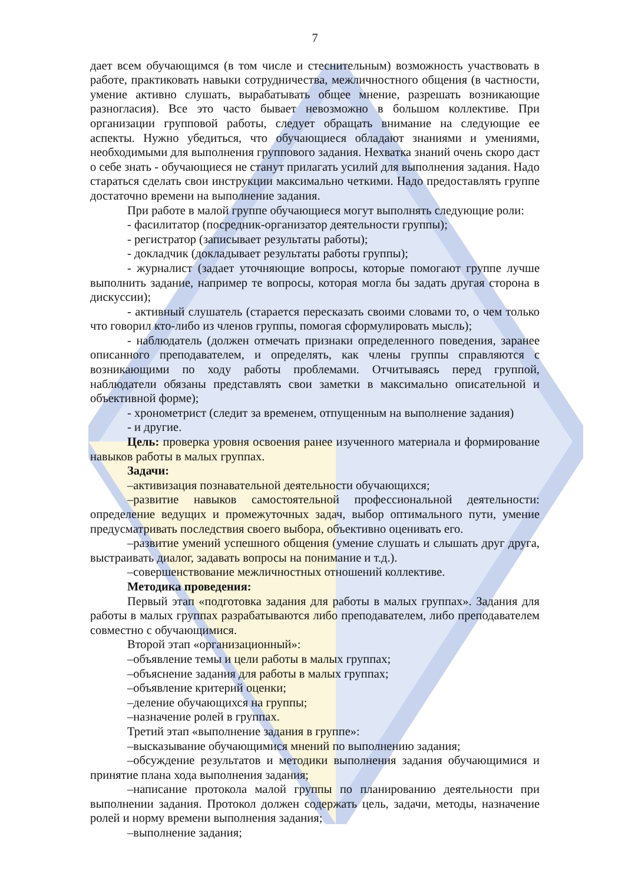7
дает всем обучающимся (в том числе и стеснительным) возможность участвовать в работе, практиковать навыки сотрудничества, межличностного общения (в частности, умение активно слушать, вырабатывать общее мнение, разрешать возникающие разногласия). Все это часто бывает невозможно в большом коллективе. При организации групповой работы, следует обращать внимание на следующие ее аспекты. Нужно убедиться, что обучающиеся обладают знаниями и умениями, необходимыми для выполнения группового задания. Нехватка знаний очень скоро даст о себе знать - обучающиеся не станут прилагать усилий для выполнения задания. Надо стараться сделать свои инструкции максимально четкими. Надо предоставлять группе достаточно времени на выполнение задания.
При работе в малой группе обучающиеся могут выполнять следующие роли:
- фасилитатор (посредник-организатор деятельности группы);
- регистратор (записывает результаты работы);
- докладчик (докладывает результаты работы группы);
- журналист (задает уточняющие вопросы, которые помогают группе лучше выполнить задание, например те вопросы, которая могла бы задать другая сторона в дискуссии);
- активный слушатель (старается пересказать своими словами то, о чем только что говорил кто-либо из членов группы, помогая сформулировать мысль);
- наблюдатель (должен отмечать признаки определенного поведения, заранее описанного преподавателем, и определять, как члены группы справляются с возникающими по ходу работы проблемами. Отчитываясь перед группой, наблюдатели обязаны представлять свои заметки в максимально описательной и объективной форме);
- хронометрист (следит за временем, отпущенным на выполнение задания)
- и другие.
Цель: проверка уровня освоения ранее изученного материала и формирование навыков работы в малых группах.
Задачи:
–активизация познавательной деятельности обучающихся;
–развитие навыков самостоятельной профессиональной деятельности: определение ведущих и промежуточных задач, выбор оптимального пути, умение предусматривать последствия своего выбора, объективно оценивать его.
–развитие умений успешного общения (умение слушать и слышать друг друга, выстраивать диалог, задавать вопросы на понимание и т.д.).
–совершенствование межличностных отношений коллективе.
Методика проведения:
Первый этап «подготовка задания для работы в малых группах». Задания для работы в малых группах разрабатываются либо преподавателем, либо преподавателем совместно с обучающимися.
Второй этап «организационный»:
–объявление темы и цели работы в малых группах;
–объяснение задания для работы в малых группах;
–объявление критерий оценки;
–деление обучающихся на группы;
–назначение ролей в группах.
Третий этап «выполнение задания в группе»:
–высказывание обучающимися мнений по выполнению задания;
–обсуждение результатов и методики выполнения задания обучающимися и принятие плана хода выполнения задания;
–написание протокола малой группы по планированию деятельности при выполнении задания. Протокол должен содержать цель, задачи, методы, назначение ролей и норму времени выполнения задания;
–выполнение задания;